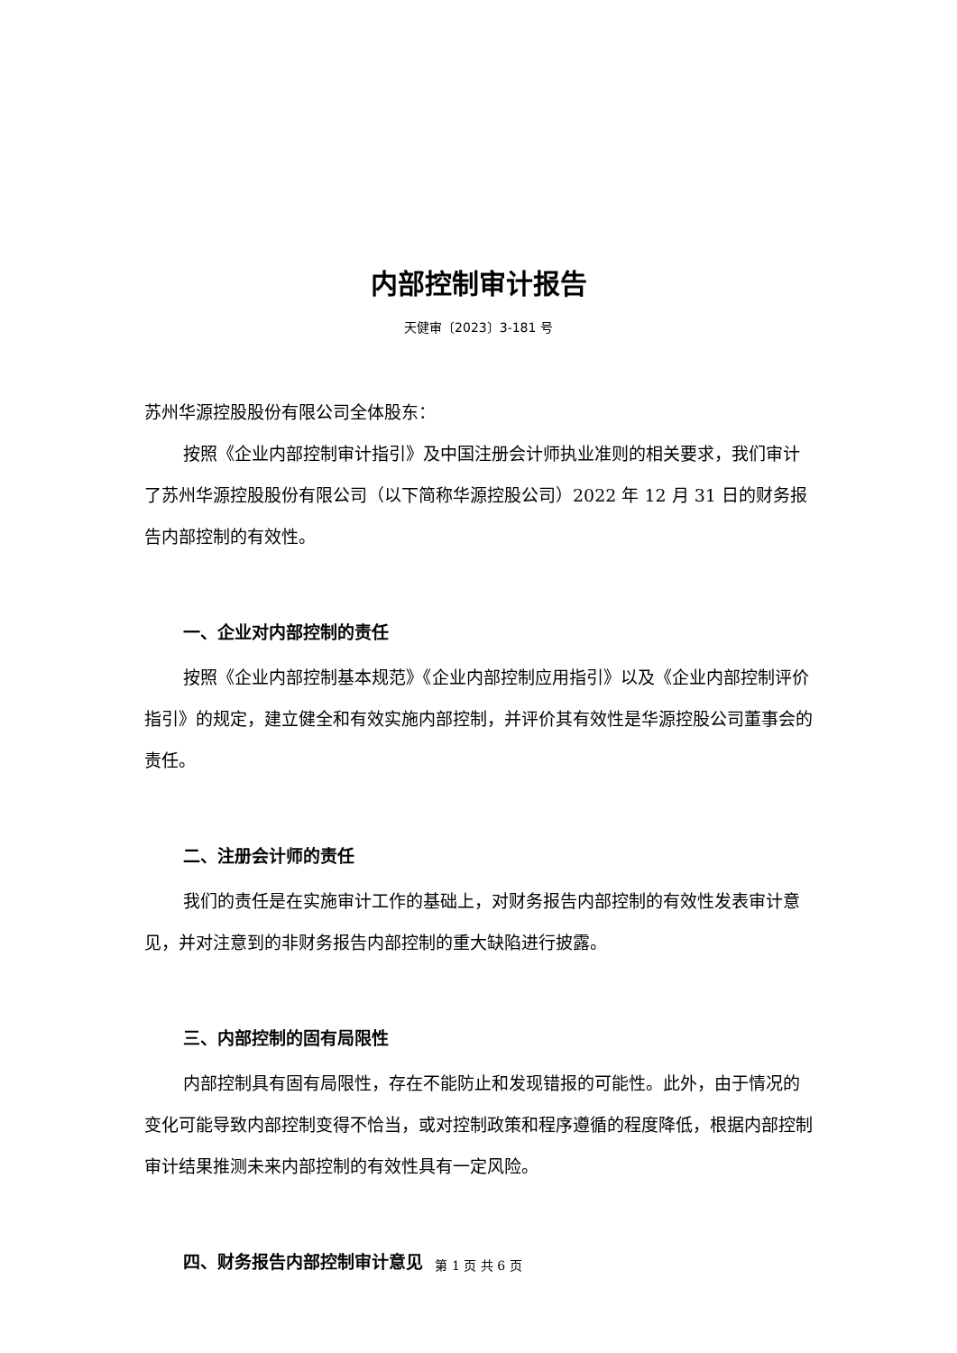内部控制审计报告
天健审〔2023〕3-181 号
苏州华源控股股份有限公司全体股东：
按照《企业内部控制审计指引》及中国注册会计师执业准则的相关要求，我们审计了苏州华源控股股份有限公司（以下简称华源控股公司）2022 年 12 月 31 日的财务报告内部控制的有效性。
一、企业对内部控制的责任
按照《企业内部控制基本规范》《企业内部控制应用指引》以及《企业内部控制评价指引》的规定，建立健全和有效实施内部控制，并评价其有效性是华源控股公司董事会的责任。
二、注册会计师的责任
我们的责任是在实施审计工作的基础上，对财务报告内部控制的有效性发表审计意见，并对注意到的非财务报告内部控制的重大缺陷进行披露。
三、内部控制的固有局限性
内部控制具有固有局限性，存在不能防止和发现错报的可能性。此外，由于情况的变化可能导致内部控制变得不恰当，或对控制政策和程序遵循的程度降低，根据内部控制审计结果推测未来内部控制的有效性具有一定风险。
四、财务报告内部控制审计意见
第 1 页 共 6 页